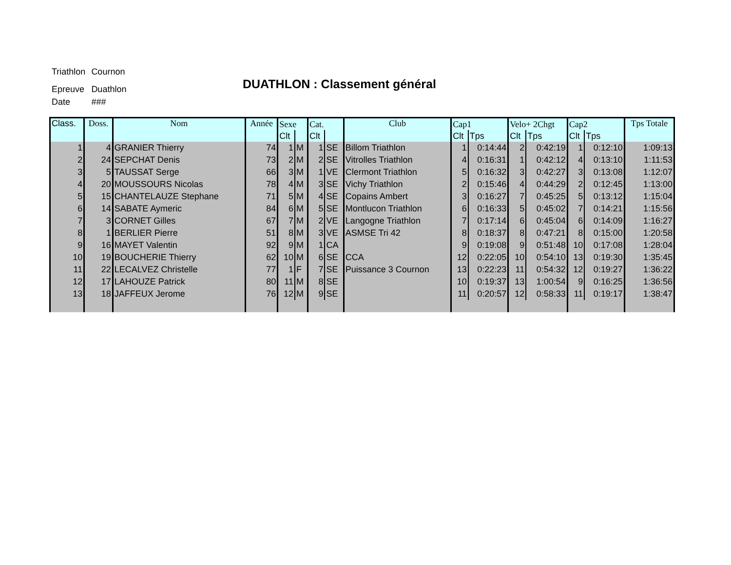| Triathlon | Cournon |
| Epreuve | Duathlon |
| Date | ### |
DUATHLON : Classement général
| Class. | Doss. | Nom | Année | Sexe | | Cat. | | Club | Cap1 | | Velo+ 2Chgt | | Cap2 | | Tps Totale |
| --- | --- | --- | --- | --- | --- | --- | --- | --- | --- | --- | --- | --- | --- | --- | --- |
| | | | | Clt | | Clt | | | Clt | Tps | Clt | Tps | Clt | Tps | |
| 1 | 4 | GRANIER Thierry | 74 | 1 | M | 1 | SE | Billom Triathlon | 1 | 0:14:44 | 2 | 0:42:19 | 1 | 0:12:10 | 1:09:13 |
| 2 | 24 | SEPCHAT Denis | 73 | 2 | M | 2 | SE | Vitrolles Triathlon | 4 | 0:16:31 | 1 | 0:42:12 | 4 | 0:13:10 | 1:11:53 |
| 3 | 5 | TAUSSAT Serge | 66 | 3 | M | 1 | VE | Clermont Triathlon | 5 | 0:16:32 | 3 | 0:42:27 | 3 | 0:13:08 | 1:12:07 |
| 4 | 20 | MOUSSOURS Nicolas | 78 | 4 | M | 3 | SE | Vichy Triathlon | 2 | 0:15:46 | 4 | 0:44:29 | 2 | 0:12:45 | 1:13:00 |
| 5 | 15 | CHANTELAUZE Stephane | 71 | 5 | M | 4 | SE | Copains Ambert | 3 | 0:16:27 | 7 | 0:45:25 | 5 | 0:13:12 | 1:15:04 |
| 6 | 14 | SABATE Aymeric | 84 | 6 | M | 5 | SE | Montlucon Triathlon | 6 | 0:16:33 | 5 | 0:45:02 | 7 | 0:14:21 | 1:15:56 |
| 7 | 3 | CORNET Gilles | 67 | 7 | M | 2 | VE | Langogne Triathlon | 7 | 0:17:14 | 6 | 0:45:04 | 6 | 0:14:09 | 1:16:27 |
| 8 | 1 | BERLIER Pierre | 51 | 8 | M | 3 | VE | ASMSE Tri 42 | 8 | 0:18:37 | 8 | 0:47:21 | 8 | 0:15:00 | 1:20:58 |
| 9 | 16 | MAYET Valentin | 92 | 9 | M | 1 | CA | | 9 | 0:19:08 | 9 | 0:51:48 | 10 | 0:17:08 | 1:28:04 |
| 10 | 19 | BOUCHERIE Thierry | 62 | 10 | M | 6 | SE | CCA | 12 | 0:22:05 | 10 | 0:54:10 | 13 | 0:19:30 | 1:35:45 |
| 11 | 22 | LECALVEZ Christelle | 77 | 1 | F | 7 | SE | Puissance 3 Cournon | 13 | 0:22:23 | 11 | 0:54:32 | 12 | 0:19:27 | 1:36:22 |
| 12 | 17 | LAHOUZE Patrick | 80 | 11 | M | 8 | SE | | 10 | 0:19:37 | 13 | 1:00:54 | 9 | 0:16:25 | 1:36:56 |
| 13 | 18 | JAFFEUX Jerome | 76 | 12 | M | 9 | SE | | 11 | 0:20:57 | 12 | 0:58:33 | 11 | 0:19:17 | 1:38:47 |